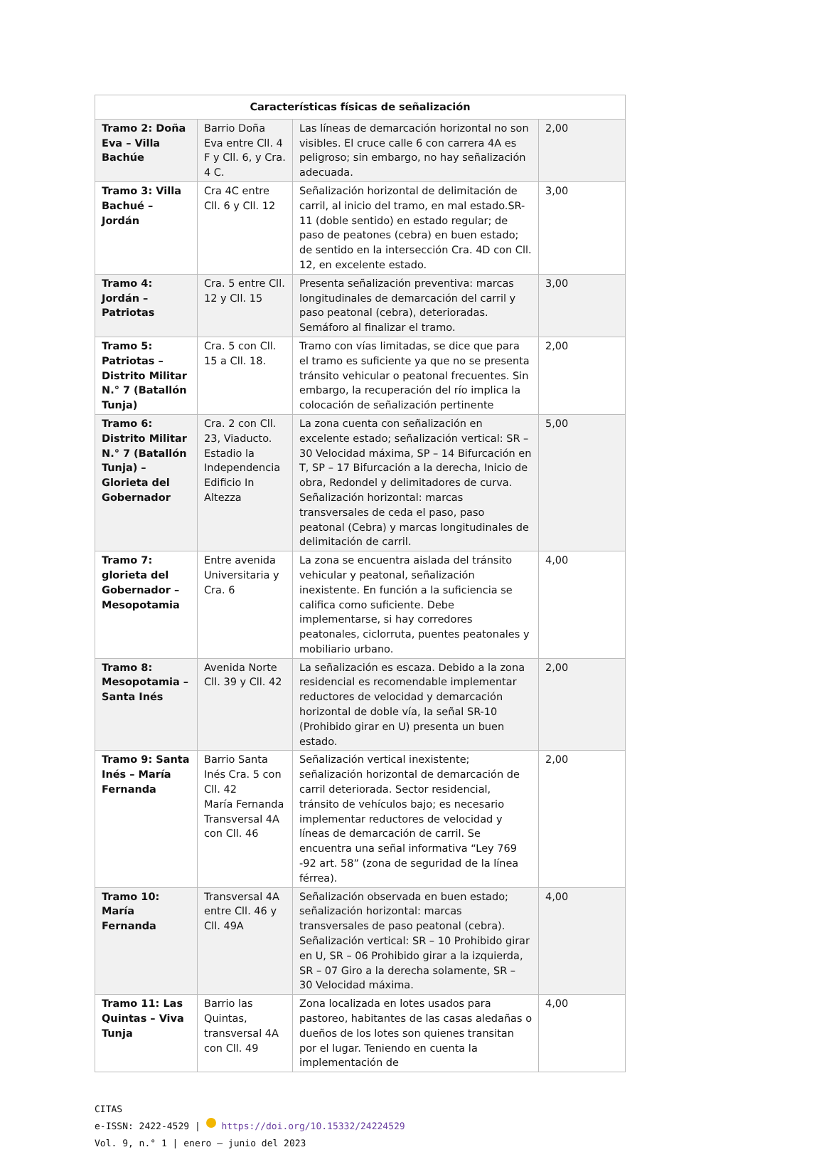| Características físicas de señalización | | | |
| --- | --- | --- | --- |
| Tramo 2: Doña Eva – Villa Bachúe | Barrio Doña Eva entre Cll. 4 F y Cll. 6, y Cra. 4 C. | Las líneas de demarcación horizontal no son visibles. El cruce calle 6 con carrera 4A es peligroso; sin embargo, no hay señalización adecuada. | 2,00 |
| Tramo 3: Villa Bachué – Jordán | Cra 4C entre Cll. 6 y Cll. 12 | Señalización horizontal de delimitación de carril, al inicio del tramo, en mal estado.SR-11 (doble sentido) en estado regular; de paso de peatones (cebra) en buen estado; de sentido en la intersección Cra. 4D con Cll. 12, en excelente estado. | 3,00 |
| Tramo 4: Jordán – Patriotas | Cra. 5 entre Cll. 12 y Cll. 15 | Presenta señalización preventiva: marcas longitudinales de demarcación del carril y paso peatonal (cebra), deterioradas. Semáforo al finalizar el tramo. | 3,00 |
| Tramo 5: Patriotas – Distrito Militar N.° 7 (Batallón Tunja) | Cra. 5 con Cll. 15 a Cll. 18. | Tramo con vías limitadas, se dice que para el tramo es suficiente ya que no se presenta tránsito vehicular o peatonal frecuentes. Sin embargo, la recuperación del río implica la colocación de señalización pertinente | 2,00 |
| Tramo 6: Distrito Militar N.° 7 (Batallón Tunja) – Glorieta del Gobernador | Cra. 2 con Cll. 23, Viaducto. Estadio la Independencia Edificio In Altezza | La zona cuenta con señalización en excelente estado; señalización vertical: SR – 30 Velocidad máxima, SP – 14 Bifurcación en T, SP – 17 Bifurcación a la derecha, Inicio de obra, Redondel y delimitadores de curva. Señalización horizontal: marcas transversales de ceda el paso, paso peatonal (Cebra) y marcas longitudinales de delimitación de carril. | 5,00 |
| Tramo 7: glorieta del Gobernador – Mesopotamia | Entre avenida Universitaria y Cra. 6 | La zona se encuentra aislada del tránsito vehicular y peatonal, señalización inexistente. En función a la suficiencia se califica como suficiente. Debe implementarse, si hay corredores peatonales, ciclorruta, puentes peatonales y mobiliario urbano. | 4,00 |
| Tramo 8: Mesopotamia – Santa Inés | Avenida Norte Cll. 39 y Cll. 42 | La señalización es escaza. Debido a la zona residencial es recomendable implementar reductores de velocidad y demarcación horizontal de doble vía, la señal SR-10 (Prohibido girar en U) presenta un buen estado. | 2,00 |
| Tramo 9: Santa Inés – María Fernanda | Barrio Santa Inés Cra. 5 con Cll. 42 María Fernanda Transversal 4A con Cll. 46 | Señalización vertical inexistente; señalización horizontal de demarcación de carril deteriorada. Sector residencial, tránsito de vehículos bajo; es necesario implementar reductores de velocidad y líneas de demarcación de carril. Se encuentra una señal informativa “Ley 769 -92 art. 58” (zona de seguridad de la línea férrea). | 2,00 |
| Tramo 10: María Fernanda | Transversal 4A entre Cll. 46 y Cll. 49A | Señalización observada en buen estado; señalización horizontal: marcas transversales de paso peatonal (cebra). Señalización vertical: SR – 10 Prohibido girar en U, SR – 06 Prohibido girar a la izquierda, SR – 07 Giro a la derecha solamente, SR – 30 Velocidad máxima. | 4,00 |
| Tramo 11: Las Quintas – Viva Tunja | Barrio las Quintas, transversal 4A con Cll. 49 | Zona localizada en lotes usados para pastoreo, habitantes de las casas aledañas o dueños de los lotes son quienes transitan por el lugar. Teniendo en cuenta la implementación de | 4,00 |
CITAS
e-ISSN: 2422-4529 | https://doi.org/10.15332/24224529
Vol. 9, n.° 1 | enero – junio del 2023